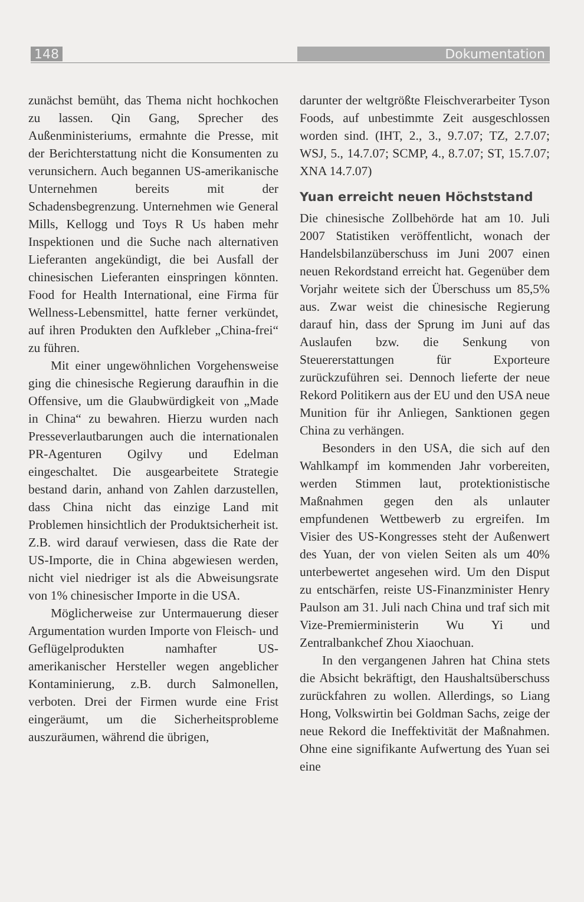148 Dokumentation
zunächst bemüht, das Thema nicht hochkochen zu lassen. Qin Gang, Sprecher des Außenministeriums, ermahnte die Presse, mit der Berichterstattung nicht die Konsumenten zu verunsichern. Auch begannen US-amerikanische Unternehmen bereits mit der Schadensbegrenzung. Unternehmen wie General Mills, Kellogg und Toys R Us haben mehr Inspektionen und die Suche nach alternativen Lieferanten angekündigt, die bei Ausfall der chinesischen Lieferanten einspringen könnten. Food for Health International, eine Firma für Wellness-Lebensmittel, hatte ferner verkündet, auf ihren Produkten den Aufkleber „China-frei“ zu führen.
Mit einer ungewöhnlichen Vorgehensweise ging die chinesische Regierung daraufhin in die Offensive, um die Glaubwürdigkeit von „Made in China“ zu bewahren. Hierzu wurden nach Presseverlautbarungen auch die internationalen PR-Agenturen Ogilvy und Edelman eingeschaltet. Die ausgearbeitete Strategie bestand darin, anhand von Zahlen darzustellen, dass China nicht das einzige Land mit Problemen hinsichtlich der Produktsicherheit ist. Z.B. wird darauf verwiesen, dass die Rate der US-Importe, die in China abgewiesen werden, nicht viel niedriger ist als die Abweisungsrate von 1% chinesischer Importe in die USA.
Möglicherweise zur Untermauerung dieser Argumentation wurden Importe von Fleisch- und Geflügelprodukten namhafter US-amerikanischer Hersteller wegen angeblicher Kontaminierung, z.B. durch Salmonellen, verboten. Drei der Firmen wurde eine Frist eingeräumt, um die Sicherheitsprobleme auszuräumen, während die übrigen,
darunter der weltgrößte Fleischverarbeiter Tyson Foods, auf unbestimmte Zeit ausgeschlossen worden sind. (IHT, 2., 3., 9.7.07; TZ, 2.7.07; WSJ, 5., 14.7.07; SCMP, 4., 8.7.07; ST, 15.7.07; XNA 14.7.07)
Yuan erreicht neuen Höchststand
Die chinesische Zollbehörde hat am 10. Juli 2007 Statistiken veröffentlicht, wonach der Handelsbilanzüberschuss im Juni 2007 einen neuen Rekordstand erreicht hat. Gegenüber dem Vorjahr weitete sich der Überschuss um 85,5% aus. Zwar weist die chinesische Regierung darauf hin, dass der Sprung im Juni auf das Auslaufen bzw. die Senkung von Steuererstattungen für Exporteure zurückzuführen sei. Dennoch lieferte der neue Rekord Politikern aus der EU und den USA neue Munition für ihr Anliegen, Sanktionen gegen China zu verhängen.
Besonders in den USA, die sich auf den Wahlkampf im kommenden Jahr vorbereiten, werden Stimmen laut, protektionistische Maßnahmen gegen den als unlauter empfundenen Wettbewerb zu ergreifen. Im Visier des US-Kongresses steht der Außenwert des Yuan, der von vielen Seiten als um 40% unterbewertet angesehen wird. Um den Disput zu entschärfen, reiste US-Finanzminister Henry Paulson am 31. Juli nach China und traf sich mit Vize-Premierministerin Wu Yi und Zentralbankchef Zhou Xiaochuan.
In den vergangenen Jahren hat China stets die Absicht bekräftigt, den Haushaltsüberschuss zurückfahren zu wollen. Allerdings, so Liang Hong, Volkswirtin bei Goldman Sachs, zeige der neue Rekord die Ineffektivität der Maßnahmen. Ohne eine signifikante Aufwertung des Yuan sei eine